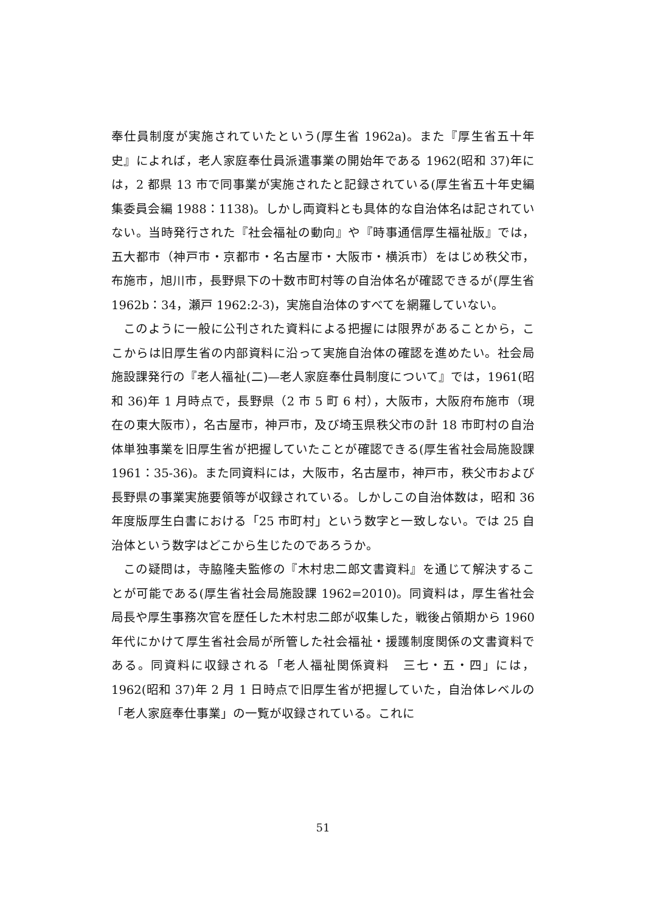奉仕員制度が実施されていたという(厚生省 1962a)。また『厚生省五十年史』によれば，老人家庭奉仕員派遣事業の開始年である 1962(昭和 37)年には，2 都県 13 市で同事業が実施されたと記録されている(厚生省五十年史編集委員会編 1988：1138)。しかし両資料とも具体的な自治体名は記されていない。当時発行された『社会福祉の動向』や『時事通信厚生福祉版』では，五大都市（神戸市・京都市・名古屋市・大阪市・横浜市）をはじめ秩父市，布施市，旭川市，長野県下の十数市町村等の自治体名が確認できるが(厚生省 1962b：34，瀬戸 1962:2-3)，実施自治体のすべてを網羅していない。
このように一般に公刊された資料による把握には限界があることから，ここからは旧厚生省の内部資料に沿って実施自治体の確認を進めたい。社会局施設課発行の『老人福祉(二)—老人家庭奉仕員制度について』では，1961(昭和 36)年 1 月時点で，長野県（2 市 5 町 6 村），大阪市，大阪府布施市（現在の東大阪市），名古屋市，神戸市，及び埼玉県秩父市の計 18 市町村の自治体単独事業を旧厚生省が把握していたことが確認できる(厚生省社会局施設課 1961：35-36)。また同資料には，大阪市，名古屋市，神戸市，秩父市および長野県の事業実施要領等が収録されている。しかしこの自治体数は，昭和 36 年度版厚生白書における「25 市町村」という数字と一致しない。では 25 自治体という数字はどこから生じたのであろうか。
この疑問は，寺脇隆夫監修の『木村忠二郎文書資料』を通じて解決することが可能である(厚生省社会局施設課 1962=2010)。同資料は，厚生省社会局長や厚生事務次官を歴任した木村忠二郎が収集した，戦後占領期から 1960 年代にかけて厚生省社会局が所管した社会福祉・援護制度関係の文書資料である。同資料に収録される「老人福祉関係資料　三七・五・四」には，1962(昭和 37)年 2 月 1 日時点で旧厚生省が把握していた，自治体レベルの「老人家庭奉仕事業」の一覧が収録されている。これに
51